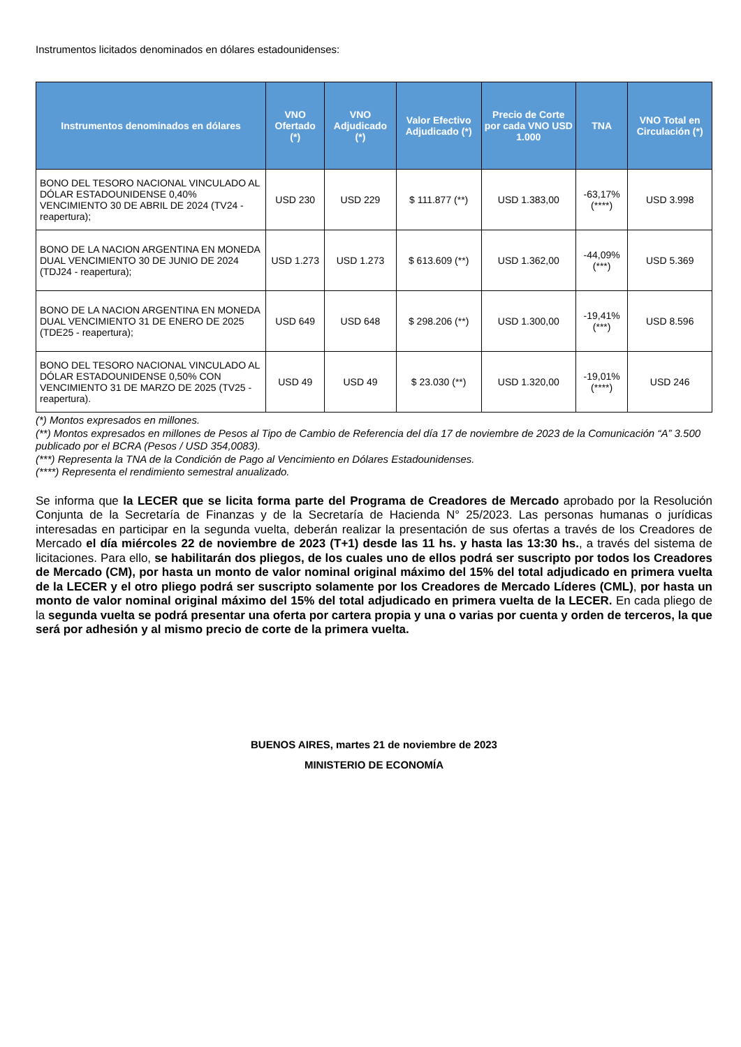Instrumentos licitados denominados en dólares estadounidenses:
| Instrumentos denominados en dólares | VNO Ofertado (*) | VNO Adjudicado (*) | Valor Efectivo Adjudicado (*) | Precio de Corte por cada VNO USD 1.000 | TNA | VNO Total en Circulación (*) |
| --- | --- | --- | --- | --- | --- | --- |
| BONO DEL TESORO NACIONAL VINCULADO AL DÓLAR ESTADOUNIDENSE 0,40% VENCIMIENTO 30 DE ABRIL DE 2024 (TV24 - reapertura); | USD 230 | USD 229 | $ 111.877 (**) | USD 1.383,00 | -63,17% (****) | USD 3.998 |
| BONO DE LA NACION ARGENTINA EN MONEDA DUAL VENCIMIENTO 30 DE JUNIO DE 2024 (TDJ24 - reapertura); | USD 1.273 | USD 1.273 | $ 613.609 (**) | USD 1.362,00 | -44,09% (***) | USD 5.369 |
| BONO DE LA NACION ARGENTINA EN MONEDA DUAL VENCIMIENTO 31 DE ENERO DE 2025 (TDE25 - reapertura); | USD 649 | USD 648 | $ 298.206 (**) | USD 1.300,00 | -19,41% (***) | USD 8.596 |
| BONO DEL TESORO NACIONAL VINCULADO AL DÓLAR ESTADOUNIDENSE 0,50% CON VENCIMIENTO 31 DE MARZO DE 2025 (TV25 - reapertura). | USD 49 | USD 49 | $ 23.030 (**) | USD 1.320,00 | -19,01% (****) | USD 246 |
(*) Montos expresados en millones.
(**) Montos expresados en millones de Pesos al Tipo de Cambio de Referencia del día 17 de noviembre de 2023 de la Comunicación “A” 3.500 publicado por el BCRA (Pesos / USD 354,0083).
(***) Representa la TNA de la Condición de Pago al Vencimiento en Dólares Estadounidenses.
(****) Representa el rendimiento semestral anualizado.
Se informa que la LECER que se licita forma parte del Programa de Creadores de Mercado aprobado por la Resolución Conjunta de la Secretaría de Finanzas y de la Secretaría de Hacienda N° 25/2023. Las personas humanas o jurídicas interesadas en participar en la segunda vuelta, deberán realizar la presentación de sus ofertas a través de los Creadores de Mercado el día miércoles 22 de noviembre de 2023 (T+1) desde las 11 hs. y hasta las 13:30 hs., a través del sistema de licitaciones. Para ello, se habilitarán dos pliegos, de los cuales uno de ellos podrá ser suscripto por todos los Creadores de Mercado (CM), por hasta un monto de valor nominal original máximo del 15% del total adjudicado en primera vuelta de la LECER y el otro pliego podrá ser suscripto solamente por los Creadores de Mercado Líderes (CML), por hasta un monto de valor nominal original máximo del 15% del total adjudicado en primera vuelta de la LECER. En cada pliego de la segunda vuelta se podrá presentar una oferta por cartera propia y una o varias por cuenta y orden de terceros, la que será por adhesión y al mismo precio de corte de la primera vuelta.
BUENOS AIRES, martes 21 de noviembre de 2023
MINISTERIO DE ECONOMÍA